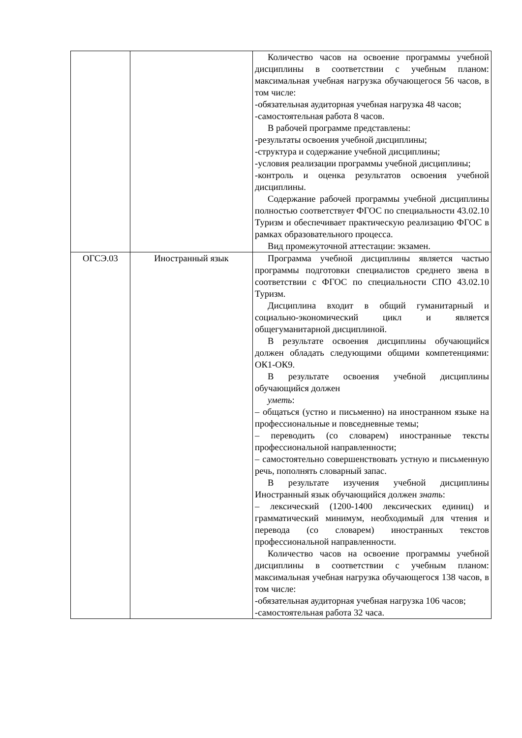| | | Количество часов на освоение программы учебной дисциплины в соответствии с учебным планом: максимальная учебная нагрузка обучающегося 56 часов, в том числе: -обязательная аудиторная учебная нагрузка 48 часов; -самостоятельная работа 8 часов. В рабочей программе представлены: -результаты освоения учебной дисциплины; -структура и содержание учебной дисциплины; -условия реализации программы учебной дисциплины; -контроль и оценка результатов освоения учебной дисциплины. Содержание рабочей программы учебной дисциплины полностью соответствует ФГОС по специальности 43.02.10 Туризм и обеспечивает практическую реализацию ФГОС в рамках образовательного процесса. Вид промежуточной аттестации: экзамен. |
| ОГСЭ.03 | Иностранный язык | Программа учебной дисциплины является частью программы подготовки специалистов среднего звена в соответствии с ФГОС по специальности СПО 43.02.10 Туризм. Дисциплина входит в общий гуманитарный и социально-экономический цикл и является общегуманитарной дисциплиной. В результате освоения дисциплины обучающийся должен обладать следующими общими компетенциями: ОК1-ОК9. В результате освоения учебной дисциплины обучающийся должен уметь : – общаться (устно и письменно) на иностранном языке на профессиональные и повседневные темы; – переводить (со словарем) иностранные тексты профессиональной направленности; – самостоятельно совершенствовать устную и письменную речь, пополнять словарный запас. В результате изучения учебной дисциплины Иностранный язык обучающийся должен знать : – лексический (1200-1400 лексических единиц) и грамматический минимум, необходимый для чтения и перевода (со словарем) иностранных текстов профессиональной направленности. Количество часов на освоение программы учебной дисциплины в соответствии с учебным планом: максимальная учебная нагрузка обучающегося 138 часов, в том числе: -обязательная аудиторная учебная нагрузка 106 часов; -самостоятельная работа 32 часа. |